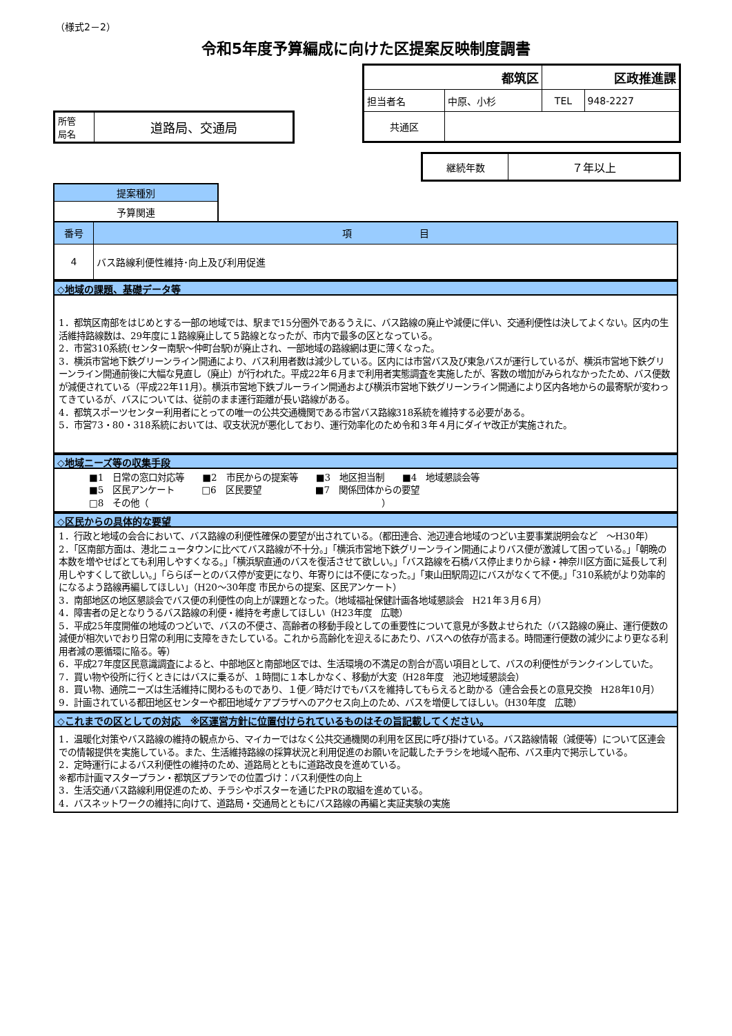（様式2－2）
令和5年度予算編成に向けた区提案反映制度調書
| 都筑区 | | 区政推進課 | |
| 担当者名 | 中原、小杉 | TEL | 948-2227 |
| 共通区 | | | |
| 所管 局名 | 道路局、交通局 |
| 継続年数 | ７年以上 |
| 提案種別 |
| 予算関連 |
| 番号 | 項 目 |
| 4 | バス路線利便性維持･向上及び利用促進 |
◇地域の課題、基礎データ等
1．都筑区南部をはじめとする一部の地域では、駅まで15分圏外であるうえに、バス路線の廃止や減便に伴い、交通利便性は決してよくない。区内の生活維持路線数は、29年度に１路線廃止して５路線となったが、市内で最多の区となっている。
2．市営310系統(センター南駅～仲町台駅)が廃止され、一部地域の路線網は更に薄くなった。
3．横浜市営地下鉄グリーンライン開通により、バス利用者数は減少している。区内には市営バス及び東急バスが運行しているが、横浜市営地下鉄グリーンライン開通前後に大幅な見直し（廃止）が行われた。平成22年６月まで利用者実態調査を実施したが、客数の増加がみられなかったため、バス便数が減便されている（平成22年11月）。横浜市営地下鉄ブルーライン開通および横浜市営地下鉄グリーンライン開通により区内各地からの最寄駅が変わってきているが、バスについては、従前のまま運行距離が長い路線がある。
4．都筑スポーツセンター利用者にとっての唯一の公共交通機関である市営バス路線318系統を維持する必要がある。
5．市営73・80・318系統においては、収支状況が悪化しており、運行効率化のため令和３年４月にダイヤ改正が実施された。
◇地域ニーズ等の収集手段
■1　日常の窓口対応等　　■2　市民からの提案等　　■3　地区担当制　　■4　地域懇談会等
■5　区民アンケート　　　□6　区民要望　　　　　　■7　関係団体からの要望
□8　その他（　　　　　　　　　　　　　　　　　　　　　　　　　　）
◇区民からの具体的な要望
1．行政と地域の会合において、バス路線の利便性確保の要望が出されている。（都田連合、池辺連合地域のつどい主要事業説明会など　～H30年）
2．「区南部方面は、港北ニュータウンに比べてバス路線が不十分。」「横浜市営地下鉄グリーンライン開通によりバス便が激減して困っている。」「朝晩の本数を増やせばとても利用しやすくなる。」「横浜駅直通のバスを復活させて欲しい。」「バス路線を石橋バス停止まりから緑・神奈川区方面に延長して利用しやすくして欲しい。」「ららぽーとのバス停が変更になり、年寄りには不便になった。」「東山田駅周辺にバスがなくて不便。」「310系統がより効率的になるよう路線再編してほしい」（H20～30年度 市民からの提案、区民アンケート）
3．南部地区の地区懇談会でバス便の利便性の向上が課題となった。（地域福祉保健計画各地域懇談会　H21年３月６月）
4．障害者の足となりうるバス路線の利便・維持を考慮してほしい（H23年度　広聴）
5．平成25年度開催の地域のつどいで、バスの不便さ、高齢者の移動手段としての重要性について意見が多数よせられた（バス路線の廃止、運行便数の減便が相次いでおり日常の利用に支障をきたしている。これから高齢化を迎えるにあたり、バスへの依存が高まる。時間運行便数の減少により更なる利用者減の悪循環に陥る。等）
6．平成27年度区民意識調査によると、中部地区と南部地区では、生活環境の不満足の割合が高い項目として、バスの利便性がランクインしていた。
7．買い物や役所に行くときにはバスに乗るが、１時間に１本しかなく、移動が大変（H28年度　池辺地域懇談会）
8．買い物、通院ニーズは生活維持に関わるものであり、１便／時だけでもバスを維持してもらえると助かる（連合会長との意見交換　H28年10月）
9．計画されている都田地区センターや都田地域ケアプラザへのアクセス向上のため、バスを増便してほしい。（H30年度　広聴）
◇これまでの区としての対応　※区運営方針に位置付けられているものはその旨記載してください。
1．温暖化対策やバス路線の維持の観点から、マイカーではなく公共交通機関の利用を区民に呼び掛けている。バス路線情報（減便等）について区連会での情報提供を実施している。また、生活維持路線の採算状況と利用促進のお願いを記載したチラシを地域へ配布、バス車内で掲示している。
2．定時運行によるバス利便性の維持のため、道路局とともに道路改良を進めている。
※都市計画マスタープラン・都筑区プランでの位置づけ：バス利便性の向上
3．生活交通バス路線利用促進のため、チラシやポスターを通じたPRの取組を進めている。
4．バスネットワークの維持に向けて、道路局・交通局とともにバス路線の再編と実証実験の実施